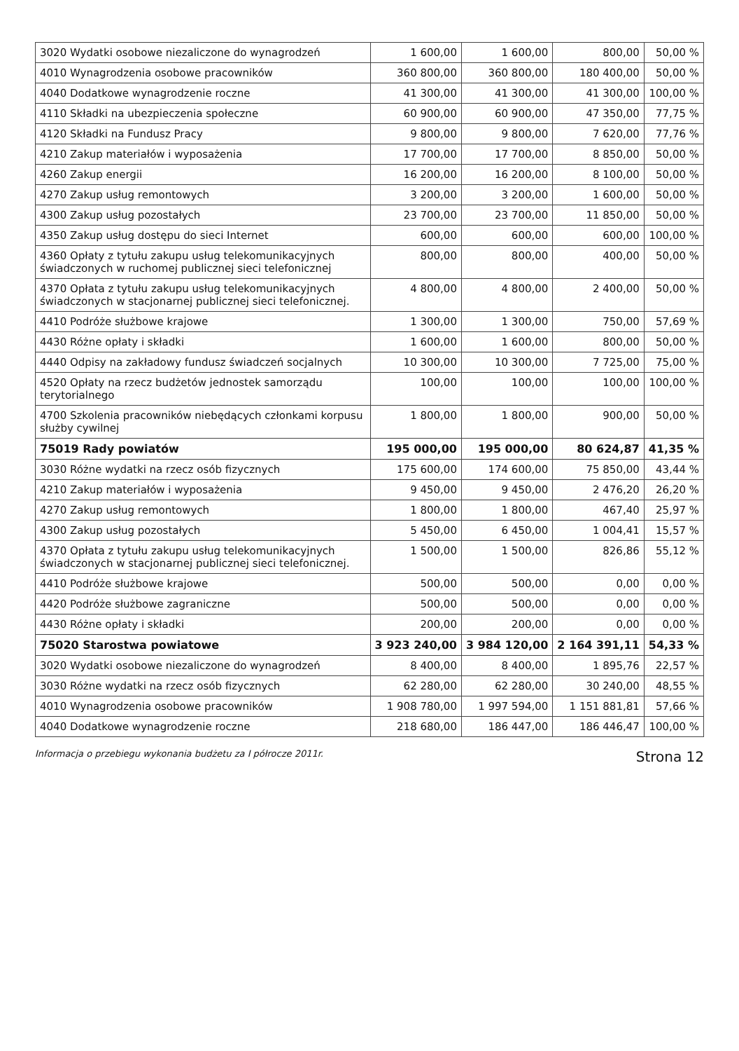| 3020 Wydatki osobowe niezaliczone do wynagrodzeń | 1 600,00 | 1 600,00 | 800,00 | 50,00 % |
| 4010 Wynagrodzenia osobowe pracowników | 360 800,00 | 360 800,00 | 180 400,00 | 50,00 % |
| 4040 Dodatkowe wynagrodzenie roczne | 41 300,00 | 41 300,00 | 41 300,00 | 100,00 % |
| 4110 Składki na ubezpieczenia społeczne | 60 900,00 | 60 900,00 | 47 350,00 | 77,75 % |
| 4120 Składki na Fundusz Pracy | 9 800,00 | 9 800,00 | 7 620,00 | 77,76 % |
| 4210 Zakup materiałów i wyposażenia | 17 700,00 | 17 700,00 | 8 850,00 | 50,00 % |
| 4260 Zakup energii | 16 200,00 | 16 200,00 | 8 100,00 | 50,00 % |
| 4270 Zakup usług remontowych | 3 200,00 | 3 200,00 | 1 600,00 | 50,00 % |
| 4300 Zakup usług pozostałych | 23 700,00 | 23 700,00 | 11 850,00 | 50,00 % |
| 4350 Zakup usług dostępu do sieci Internet | 600,00 | 600,00 | 600,00 | 100,00 % |
| 4360 Opłaty z tytułu zakupu usług telekomunikacyjnych świadczonych w ruchomej publicznej sieci telefonicznej | 800,00 | 800,00 | 400,00 | 50,00 % |
| 4370 Opłata z tytułu zakupu usług telekomunikacyjnych świadczonych w stacjonarnej publicznej sieci telefonicznej. | 4 800,00 | 4 800,00 | 2 400,00 | 50,00 % |
| 4410 Podróże służbowe krajowe | 1 300,00 | 1 300,00 | 750,00 | 57,69 % |
| 4430 Różne opłaty i składki | 1 600,00 | 1 600,00 | 800,00 | 50,00 % |
| 4440 Odpisy na zakładowy fundusz świadczeń socjalnych | 10 300,00 | 10 300,00 | 7 725,00 | 75,00 % |
| 4520 Opłaty na rzecz budżetów jednostek samorządu terytorialnego | 100,00 | 100,00 | 100,00 | 100,00 % |
| 4700 Szkolenia pracowników niebędących członkami korpusu służby cywilnej | 1 800,00 | 1 800,00 | 900,00 | 50,00 % |
| 75019 Rady powiatów | 195 000,00 | 195 000,00 | 80 624,87 | 41,35 % |
| 3030 Różne wydatki na rzecz osób fizycznych | 175 600,00 | 174 600,00 | 75 850,00 | 43,44 % |
| 4210 Zakup materiałów i wyposażenia | 9 450,00 | 9 450,00 | 2 476,20 | 26,20 % |
| 4270 Zakup usług remontowych | 1 800,00 | 1 800,00 | 467,40 | 25,97 % |
| 4300 Zakup usług pozostałych | 5 450,00 | 6 450,00 | 1 004,41 | 15,57 % |
| 4370 Opłata z tytułu zakupu usług telekomunikacyjnych świadczonych w stacjonarnej publicznej sieci telefonicznej. | 1 500,00 | 1 500,00 | 826,86 | 55,12 % |
| 4410 Podróże służbowe krajowe | 500,00 | 500,00 | 0,00 | 0,00 % |
| 4420 Podróże służbowe zagraniczne | 500,00 | 500,00 | 0,00 | 0,00 % |
| 4430 Różne opłaty i składki | 200,00 | 200,00 | 0,00 | 0,00 % |
| 75020 Starostwa powiatowe | 3 923 240,00 | 3 984 120,00 | 2 164 391,11 | 54,33 % |
| 3020 Wydatki osobowe niezaliczone do wynagrodzeń | 8 400,00 | 8 400,00 | 1 895,76 | 22,57 % |
| 3030 Różne wydatki na rzecz osób fizycznych | 62 280,00 | 62 280,00 | 30 240,00 | 48,55 % |
| 4010 Wynagrodzenia osobowe pracowników | 1 908 780,00 | 1 997 594,00 | 1 151 881,81 | 57,66 % |
| 4040 Dodatkowe wynagrodzenie roczne | 218 680,00 | 186 447,00 | 186 446,47 | 100,00 % |
Informacja o przebiegu wykonania budżetu za I półrocze 2011r. Strona 12